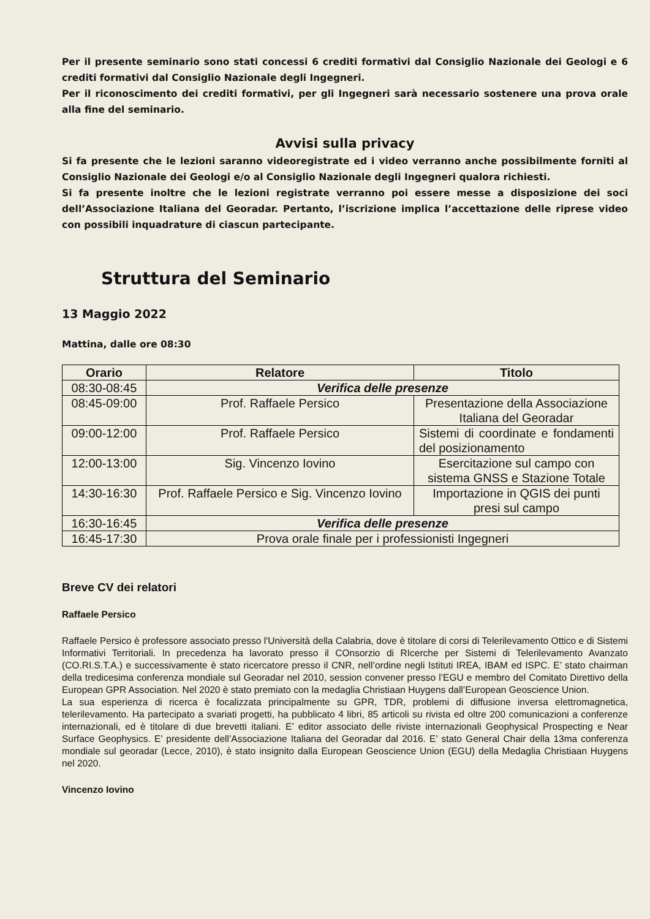Per il presente seminario sono stati concessi 6 crediti formativi dal Consiglio Nazionale dei Geologi e 6 crediti formativi dal Consiglio Nazionale degli Ingegneri.
Per il riconoscimento dei crediti formativi, per gli Ingegneri sarà necessario sostenere una prova orale alla fine del seminario.
Avvisi sulla privacy
Si fa presente che le lezioni saranno videoregistrate ed i video verranno anche possibilmente forniti al Consiglio Nazionale dei Geologi e/o al Consiglio Nazionale degli Ingegneri qualora richiesti.
Si fa presente inoltre che le lezioni registrate verranno poi essere messe a disposizione dei soci dell’Associazione Italiana del Georadar. Pertanto, l’iscrizione implica l’accettazione delle riprese video con possibili inquadrature di ciascun partecipante.
Struttura del Seminario
13 Maggio 2022
Mattina, dalle ore 08:30
| Orario | Relatore | Titolo |
| --- | --- | --- |
| 08:30-08:45 | Verifica delle presenze | |
| 08:45-09:00 | Prof. Raffaele Persico | Presentazione della Associazione Italiana del Georadar |
| 09:00-12:00 | Prof. Raffaele Persico | Sistemi di coordinate e fondamenti del posizionamento |
| 12:00-13:00 | Sig. Vincenzo Iovino | Esercitazione sul campo con sistema GNSS e Stazione Totale |
| 14:30-16:30 | Prof. Raffaele Persico e Sig. Vincenzo Iovino | Importazione in QGIS dei punti presi sul campo |
| 16:30-16:45 | Verifica delle presenze | |
| 16:45-17:30 | Prova orale finale per i professionisti Ingegneri | |
Breve CV dei relatori
Raffaele Persico
Raffaele Persico è professore associato presso l'Università della Calabria, dove è titolare di corsi di Telerilevamento Ottico e di Sistemi Informativi Territoriali. In precedenza ha lavorato presso il COnsorzio di RIcerche per Sistemi di Telerilevamento Avanzato (CO.RI.S.T.A.) e successivamente è stato ricercatore presso il CNR, nell’ordine negli Istituti IREA, IBAM ed ISPC. E’ stato chairman della tredicesima conferenza mondiale sul Georadar nel 2010, session convener presso l’EGU e membro del Comitato Direttivo della European GPR Association. Nel 2020 è stato premiato con la medaglia Christiaan Huygens dall’European Geoscience Union.
La sua esperienza di ricerca è focalizzata principalmente su GPR, TDR, problemi di diffusione inversa elettromagnetica, telerilevamento. Ha partecipato a svariati progetti, ha pubblicato 4 libri, 85 articoli su rivista ed oltre 200 comunicazioni a conferenze internazionali, ed è titolare di due brevetti italiani. E’ editor associato delle riviste internazionali Geophysical Prospecting e Near Surface Geophysics. E’ presidente dell’Associazione Italiana del Georadar dal 2016. E’ stato General Chair della 13ma conferenza mondiale sul georadar (Lecce, 2010), è stato insignito dalla European Geoscience Union (EGU) della Medaglia Christiaan Huygens nel 2020.
Vincenzo Iovino